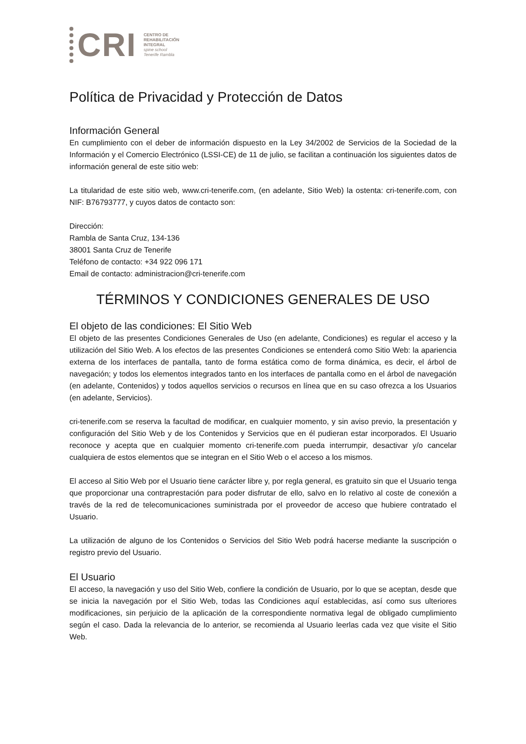CRI
CENTRO DE
REHABILITACIÓN
INTEGRAL
spine school
Tenerife Rambla
Política de Privacidad y Protección de Datos
Información General
En cumplimiento con el deber de información dispuesto en la Ley 34/2002 de Servicios de la Sociedad de la Información y el Comercio Electrónico (LSSI-CE) de 11 de julio, se facilitan a continuación los siguientes datos de información general de este sitio web:
La titularidad de este sitio web, www.cri-tenerife.com, (en adelante, Sitio Web) la ostenta: cri-tenerife.com, con NIF: B76793777, y cuyos datos de contacto son:
Dirección:
Rambla de Santa Cruz, 134-136
38001 Santa Cruz de Tenerife
Teléfono de contacto: +34 922 096 171
Email de contacto: administracion@cri-tenerife.com
TÉRMINOS Y CONDICIONES GENERALES DE USO
El objeto de las condiciones: El Sitio Web
El objeto de las presentes Condiciones Generales de Uso (en adelante, Condiciones) es regular el acceso y la utilización del Sitio Web. A los efectos de las presentes Condiciones se entenderá como Sitio Web: la apariencia externa de los interfaces de pantalla, tanto de forma estática como de forma dinámica, es decir, el árbol de navegación; y todos los elementos integrados tanto en los interfaces de pantalla como en el árbol de navegación (en adelante, Contenidos) y todos aquellos servicios o recursos en línea que en su caso ofrezca a los Usuarios (en adelante, Servicios).
cri-tenerife.com se reserva la facultad de modificar, en cualquier momento, y sin aviso previo, la presentación y configuración del Sitio Web y de los Contenidos y Servicios que en él pudieran estar incorporados. El Usuario reconoce y acepta que en cualquier momento cri-tenerife.com pueda interrumpir, desactivar y/o cancelar cualquiera de estos elementos que se integran en el Sitio Web o el acceso a los mismos.
El acceso al Sitio Web por el Usuario tiene carácter libre y, por regla general, es gratuito sin que el Usuario tenga que proporcionar una contraprestación para poder disfrutar de ello, salvo en lo relativo al coste de conexión a través de la red de telecomunicaciones suministrada por el proveedor de acceso que hubiere contratado el Usuario.
La utilización de alguno de los Contenidos o Servicios del Sitio Web podrá hacerse mediante la suscripción o registro previo del Usuario.
El Usuario
El acceso, la navegación y uso del Sitio Web, confiere la condición de Usuario, por lo que se aceptan, desde que se inicia la navegación por el Sitio Web, todas las Condiciones aquí establecidas, así como sus ulteriores modificaciones, sin perjuicio de la aplicación de la correspondiente normativa legal de obligado cumplimiento según el caso. Dada la relevancia de lo anterior, se recomienda al Usuario leerlas cada vez que visite el Sitio Web.